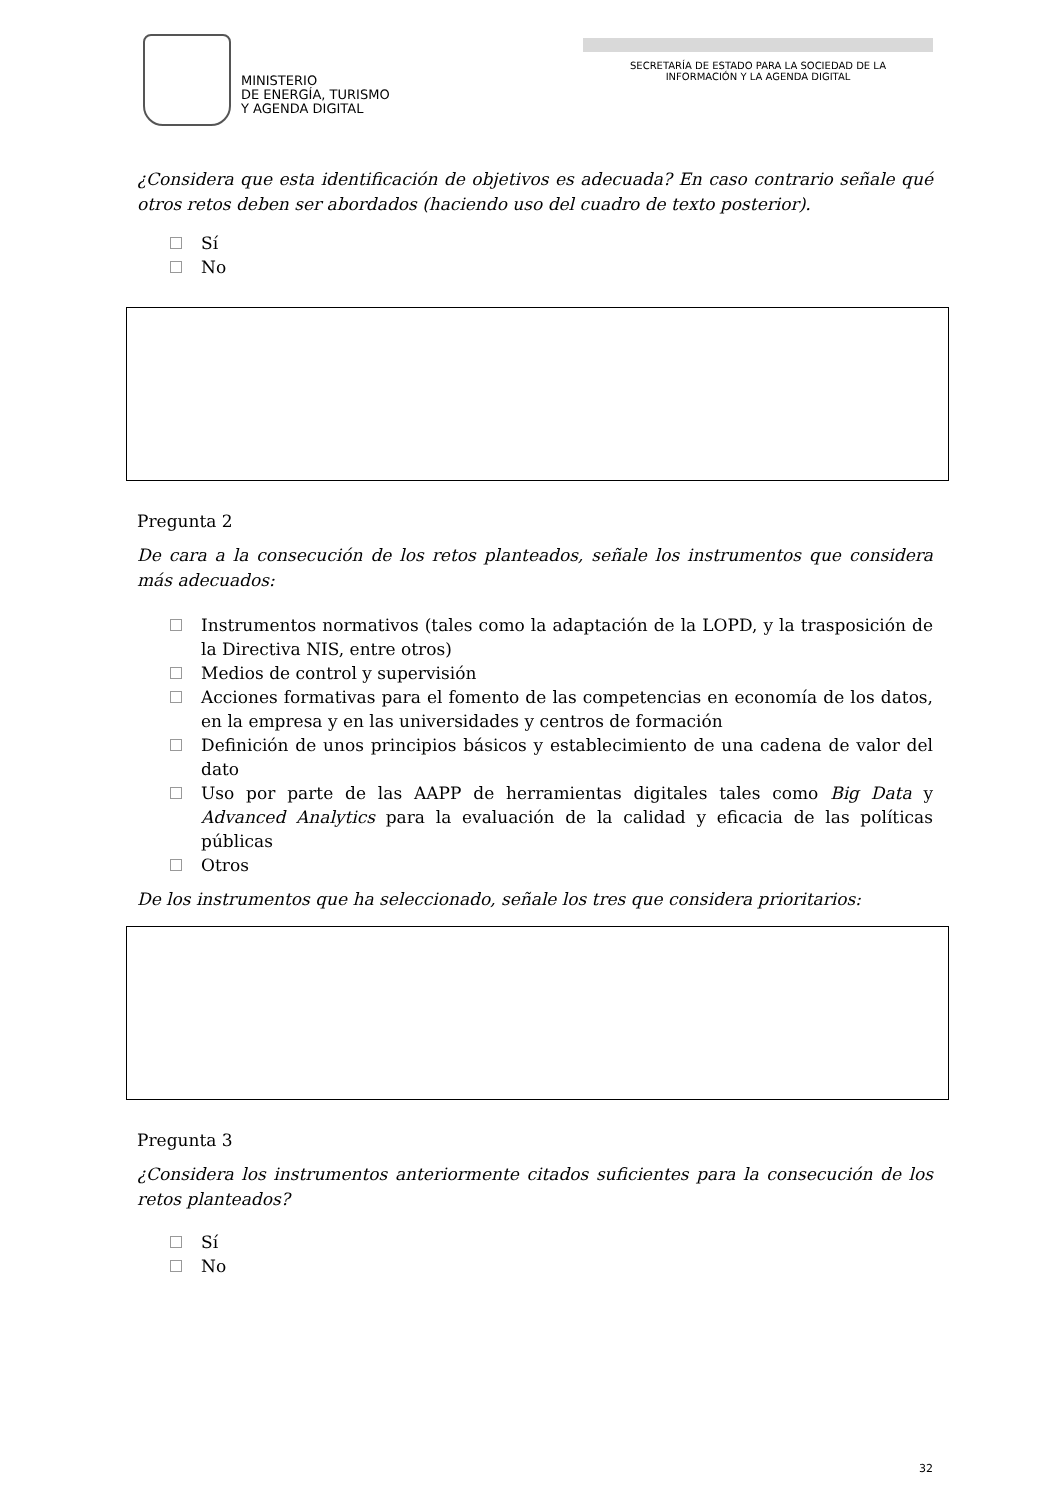MINISTERIO
DE ENERGÍA, TURISMO
Y AGENDA DIGITAL
SECRETARÍA DE ESTADO PARA LA SOCIEDAD DE LA
INFORMACIÓN Y LA AGENDA DIGITAL
¿Considera que esta identificación de objetivos es adecuada? En caso contrario señale qué otros retos deben ser abordados (haciendo uso del cuadro de texto posterior).
Sí
No
Pregunta 2
De cara a la consecución de los retos planteados, señale los instrumentos que considera más adecuados:
Instrumentos normativos (tales como la adaptación de la LOPD, y la trasposición de la Directiva NIS, entre otros)
Medios de control y supervisión
Acciones formativas para el fomento de las competencias en economía de los datos, en la empresa y en las universidades y centros de formación
Definición de unos principios básicos y establecimiento de una cadena de valor del dato
Uso por parte de las AAPP de herramientas digitales tales como Big Data y Advanced Analytics para la evaluación de la calidad y eficacia de las políticas públicas
Otros
De los instrumentos que ha seleccionado, señale los tres que considera prioritarios:
Pregunta 3
¿Considera los instrumentos anteriormente citados suficientes para la consecución de los retos planteados?
Sí
No
32